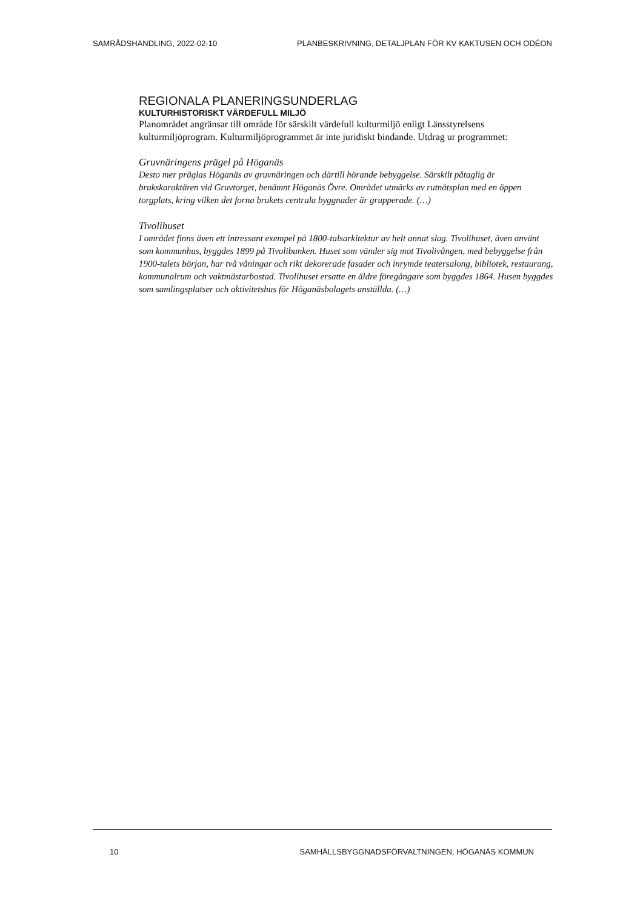SAMRÅDSHANDLING, 2022-02-10 PLANBESKRIVNING, DETALJPLAN FÖR KV KAKTUSEN OCH ODÉON
REGIONALA PLANERINGSUNDERLAG
KULTURHISTORISKT VÄRDEFULL MILJÖ
Planområdet angränsar till område för särskilt värdefull kulturmiljö enligt Länsstyrelsens kulturmiljöprogram. Kulturmiljöprogrammet är inte juridiskt bindande. Utdrag ur programmet:
Gruvnäringens prägel på Höganäs
Desto mer präglas Höganäs av gruvnäringen och därtill hörande bebyggelse. Särskilt påtaglig är brukskaraktären vid Gruvtorget, benämnt Höganäs Övre. Området utmärks av rutnätsplan med en öppen torgplats, kring vilken det forna brukets centrala byggnader är grupperade. (…)
Tivolihuset
I området finns även ett intressant exempel på 1800-talsarkitektur av helt annat slag. Tivolihuset, även använt som kommunhus, byggdes 1899 på Tivolibunken. Huset som vänder sig mot Tivolivången, med bebyggelse från 1900-talets början, har två våningar och rikt dekorerade fasader och inrymde teatersalong, bibliotek, restaurang, kommunalrum och vaktmästarbostad. Tivolihuset ersatte en äldre föregångare som byggdes 1864. Husen byggdes som samlingsplatser och aktivitetshus för Höganäsbolagets anställda. (…)
10 SAMHÄLLSBYGGNADSFÖRVALTNINGEN, HÖGANÄS KOMMUN